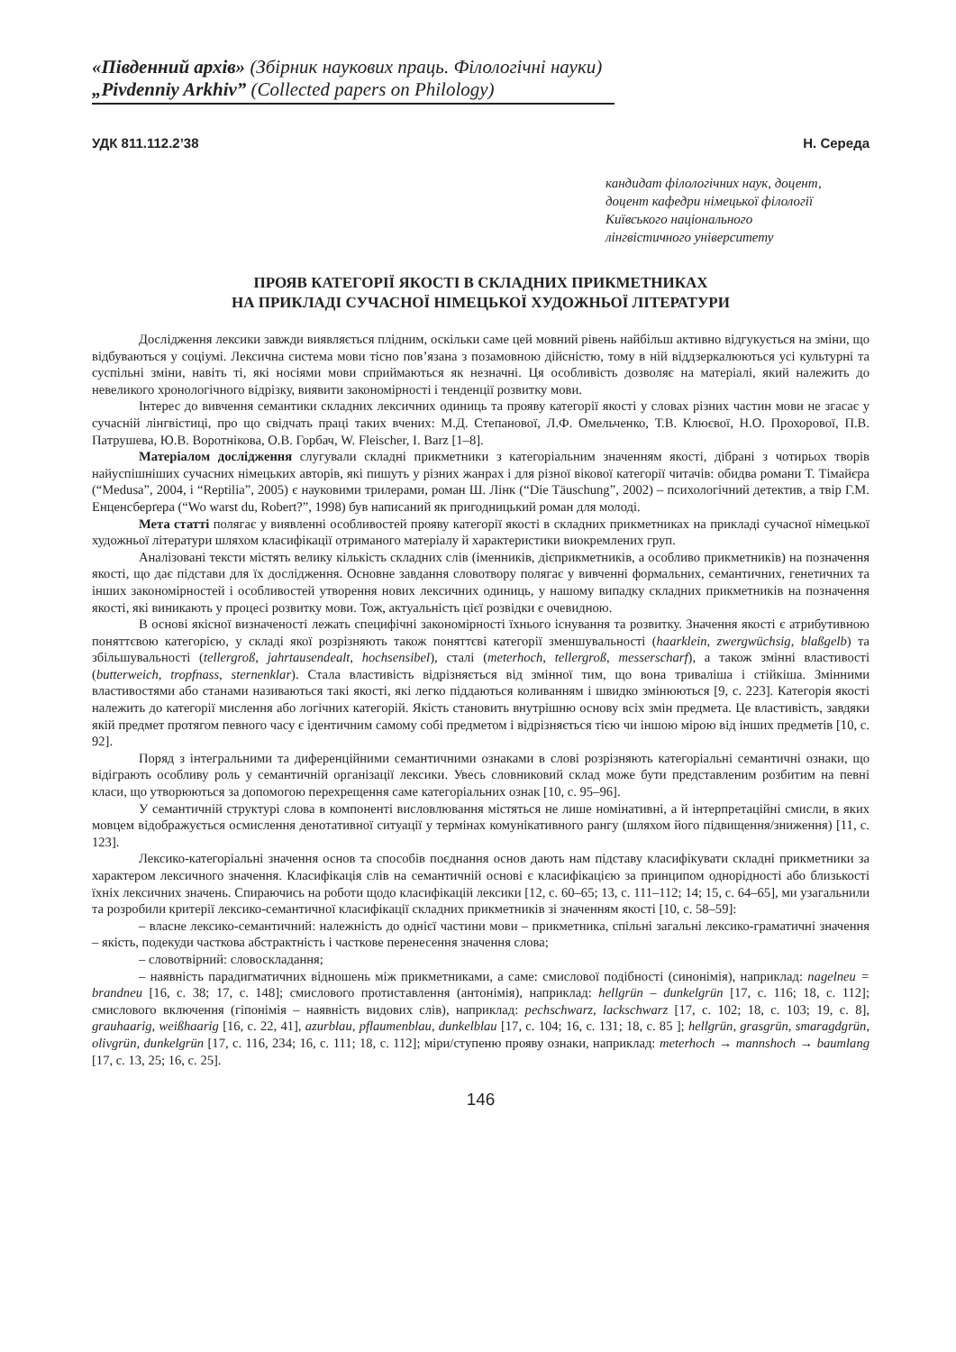«Південний архів» (Збірник наукових праць. Філологічні науки)
„Pivdenniy Arkhiv” (Collected papers on Philology)
УДК 811.112.2’38 Н. Середа
кандидат філологічних наук, доцент,
доцент кафедри німецької філології
Київського національного
лінгвістичного університету
ПРОЯВ КАТЕГОРІЇ ЯКОСТІ В СКЛАДНИХ ПРИКМЕТНИКАХ
НА ПРИКЛАДІ СУЧАСНОЇ НІМЕЦЬКОЇ ХУДОЖНЬОЇ ЛІТЕРАТУРИ
Дослідження лексики завжди виявляється плідним, оскільки саме цей мовний рівень найбільш активно відгукується на зміни, що відбуваються у соціумі. Лексична система мови тісно пов’язана з позамовною дійсністю, тому в ній віддзеркалюються усі культурні та суспільні зміни, навіть ті, які носіями мови сприймаються як незначні. Ця особливість дозволяє на матеріалі, який належить до невеликого хронологічного відрізку, виявити закономірності і тенденції розвитку мови.
Інтерес до вивчення семантики складних лексичних одиниць та прояву категорії якості у словах різних частин мови не згасає у сучасній лінгвістиці, про що свідчать праці таких вчених: М.Д. Степанової, Л.Ф. Омельченко, Т.В. Клюєвої, Н.О. Прохорової, П.В. Патрушева, Ю.В. Воротнікова, О.В. Горбач, W. Fleischer, I. Barz [1–8].
Матеріалом дослідження слугували складні прикметники з категоріальним значенням якості, дібрані з чотирьох творів найуспішніших сучасних німецьких авторів, які пишуть у різних жанрах і для різної вікової категорії читачів: обидва романи Т. Тімайєра (“Medusa”, 2004, і “Reptilia”, 2005) є науковими трилерами, роман Ш. Лінк (“Die Täuschung”, 2002) – психологічний детектив, а твір Г.М. Енценсберґера (“Wo warst du, Robert?”, 1998) був написаний як пригодницький роман для молоді.
Мета статті полягає у виявленні особливостей прояву категорії якості в складних прикметниках на прикладі сучасної німецької художньої літератури шляхом класифікації отриманого матеріалу й характеристики виокремлених груп.
Аналізовані тексти містять велику кількість складних слів (іменників, дієприкметників, а особливо прикметників) на позначення якості, що дає підстави для їх дослідження. Основне завдання словотвору полягає у вивченні формальних, семантичних, генетичних та інших закономірностей і особливостей утворення нових лексичних одиниць, у нашому випадку складних прикметників на позначення якості, які виникають у процесі розвитку мови. Тож, актуальність цієї розвідки є очевидною.
В основі якісної визначеності лежать специфічні закономірності їхнього існування та розвитку. Значення якості є атрибутивною поняттєвою категорією, у складі якої розрізняють також поняттєві категорії зменшувальності (haarklein, zwergwüchsig, blaßgelb) та збільшувальності (tellergroß, jahrtausendealt, hochsensibel), сталі (meterhoch, tellergroß, messerscharf), а також змінні властивості (butterweich, tropfnass, sternenklar). Стала властивість відрізняється від змінної тим, що вона триваліша і стійкіша. Змінними властивостями або станами називаються такі якості, які легко піддаються коливанням і швидко змінюються [9, с. 223]. Категорія якості належить до категорії мислення або логічних категорій. Якість становить внутрішню основу всіх змін предмета. Це властивість, завдяки якій предмет протягом певного часу є ідентичним самому собі предметом і відрізняється тією чи іншою мірою від інших предметів [10, с. 92].
Поряд з інтегральними та диференційними семантичними ознаками в слові розрізняють категоріальні семантичні ознаки, що відіграють особливу роль у семантичній організації лексики. Увесь словниковий склад може бути представленим розбитим на певні класи, що утворюються за допомогою перехрещення саме категоріальних ознак [10, с. 95–96].
У семантичній структурі слова в компоненті висловлювання містяться не лише номінативні, а й інтерпретаційні смисли, в яких мовцем відображується осмислення денотативної ситуації у термінах комунікативного рангу (шляхом його підвищення/зниження) [11, с. 123].
Лексико-категоріальні значення основ та способів поєднання основ дають нам підставу класифікувати складні прикметники за характером лексичного значення. Класифікація слів на семантичній основі є класифікацією за принципом однорідності або близькості їхніх лексичних значень. Спираючись на роботи щодо класифікацій лексики [12, с. 60–65; 13, с. 111–112; 14; 15, с. 64–65], ми узагальнили та розробили критерії лексико-семантичної класифікації складних прикметників зі значенням якості [10, с. 58–59]:
– власне лексико-семантичний: належність до однієї частини мови – прикметника, спільні загальні лексико-граматичні значення – якість, подекуди часткова абстрактність і часткове перенесення значення слова;
– словотвірний: словоскладання;
– наявність парадигматичних відношень між прикметниками, а саме: смислової подібності (синонімія), наприклад: nagelneu = brandneu [16, с. 38; 17, с. 148]; смислового протиставлення (антонімія), наприклад: hellgrün – dunkelgrün [17, с. 116; 18, с. 112]; смислового включення (гіпонімія – наявність видових слів), наприклад: pechschwarz, lackschwarz [17, с. 102; 18, с. 103; 19, с. 8], grauhaarig, weißhaarig [16, с. 22, 41], azurblau, pflaumenblau, dunkelblau [17, с. 104; 16, с. 131; 18, с. 85 ]; hellgrün, grasgrün, smaragdgrün, olivgrün, dunkelgrün [17, с. 116, 234; 16, с. 111; 18, с. 112]; міри/ступеню прояву ознаки, наприклад: meterhoch → mannshoch → baumlang [17, с. 13, 25; 16, с. 25].
146